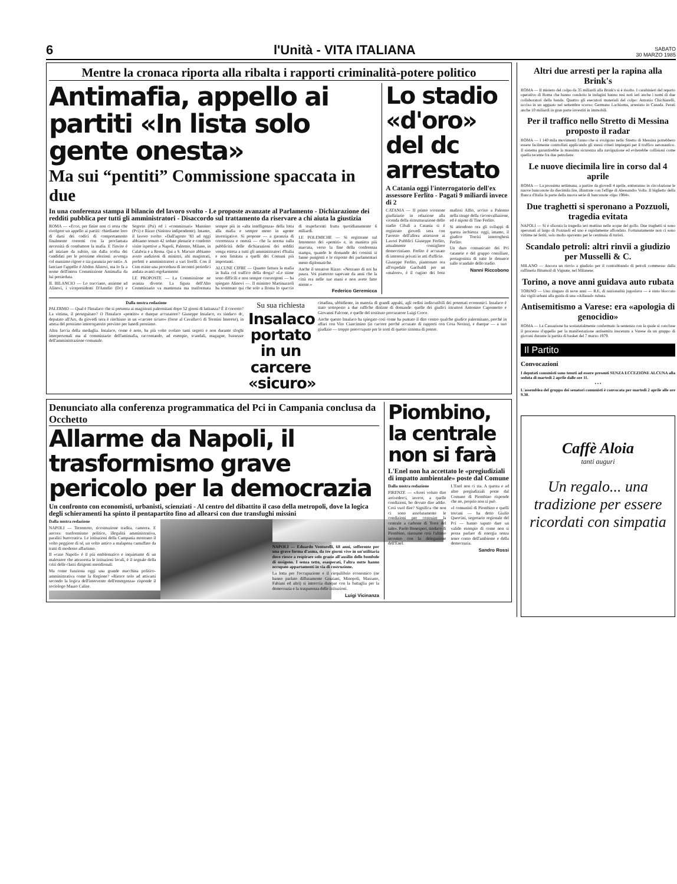6 l'Unità - VITA ITALIANA SABATO
30 MARZO 1985
Mentre la cronaca riporta alla ribalta i rapporti criminalità-potere politico
Antimafia, appello ai partiti «In lista solo gente onesta»
Ma sui “pentiti” Commissione spaccata in due
In una conferenza stampa il bilancio del lavoro svolto - Le proposte avanzate al Parlamento - Dichiarazione dei redditi pubblica per tutti gli amministratori - Disaccordo sul trattamento da riservare a chi aiuta la giustizia
ROMA — «Ecco, per finire non ci resta che rivolgere un appello ai partiti: chiediamo loro di darsi dei codici di comportamento finalmente coerenti con la proclamata necessità di combattere la mafia. E l'invito è ad iniziare da subito, sin dalla scelta dei candidati per le prossime elezioni: avvenga col massimo rigore e sia garanzia per tutti». A lanciare l'appello è Abdon Alinovi, ma lo fa a nome dell'intera Commissione Antimafia da lui presieduta.
IL BILANCIO — Lo tracciano, assieme ad Alinovi, i vicepresidenti D'Amelio (Dc) e Segreto (Psi) ed i «commissari» Mannino (Pci) e Rizzo (Sinistra indipendente). Intanto, il lavoro svolto: «Dall'agosto '83 ad oggi abbiamo tenuto 42 sedute plenarie e condotto visite ispettive a Napoli, Palermo, Milano, in Calabria e a Roma. Qui a S. Macuto abbiamo avuto audizioni di ministri, alti magistrati, prefetti e amministratori a vari livelli. Con il Csm esiste una procedura di incontri periodici andata avanti regolarmente.
LE PROPOSTE — La Commissione ne avanza diverse. La figura dell'Alto Commissario va mantenuta ma trasformata sempre più in «alta intelligenza» della lotta alla mafia e sempre meno in agente investigativo. Si propone — a garanzia di correttezza e onestà — che la norma sulla pubblicità delle dichiarazioni dei redditi venga estesa a tutti gli amministratori d'Italia e non limitata a quelli dei Comuni più importanti.
ALCUNE CIFRE — Quanto fattura la mafia in Italia col traffico della droga? «Le stime sono difficili e non sempre convergenti — ha spiegato Alinovi —. Il ministro Martinazzoli ha sostenuto qui che solo a Roma lo spaccio di stupefacenti frutta quotidianamente 6 miliardi.
LE POLEMICHE — Si registrano sul fenomeno dei «pentiti» e, in maniera più marcata, verso la fine della conferenza stampa, quando le domande dei cronisti si fanno pungenti e le risposte dei parlamentari meno diplomatiche.
Anche il senatore Rizzo: «Nessuno di noi ha paura. Voi piuttosto sapevate da anni che la città era nelle sue mani e non avete fatto niente.»
Federico Geremicca
Lo stadio «d'oro» del dc arrestato
A Catania oggi l'interrogatorio dell'ex assessore Ferlito - Pagati 9 miliardi invece di 2
CATANIA — Il primo scossone giudiziario in relazione alla vicenda della ristrutturazione dello stadio Cibali a Catania si è registrato giovedì sera con l'arresto dell'allora assessore ai Lavori Pubblici Giuseppe Ferlito, attualmente consigliere democristiano. Ferlito è accusato di interessi privati in atti d'ufficio.
Giuseppe Ferlito, piantonato ora all'ospedale Garibaldi per un «malore», è il cugino dei boss mafiosi Alfio, ucciso a Palermo nella strage della circonvallazione, ed è nipote di Tino Ferlito.
Si attendono ora gli sviluppi di questa inchiesta: oggi, intanto, il giudice Torrisi interrogherà Ferlito.
Un duro comunicato dei Pci catanese e del gruppo consiliare, protagonista di tutte le denunce sullo scandalo dello stadio.
Nanni Riccobono
Dalla nostra redazione
PALERMO — Qual è l'Insalaco che si presenta ai magistrati palermitani dopo 52 giorni di latitanza? È il corrotto? La vittima, il perseguitato? O l'Insalaco «pentito» e dunque accusatore? Giuseppe Insalaco, ex sindaco dc, deputato all'Ars, da giovedì sera è rinchiuso in un «carcere sicuro» (forse al Cavallacci di Termini Imerese), in attesa del prossimo interrogatorio previsto per lunedì prossimo.
Altra faccia della medaglia. Insalaco, come è noto, ha più volte svelato tanti segreti e non durante sfoghi interpersonali ma al commissario dell'antimafia, raccontando, ad esempio, scandali, magagne, bassezze dell'amministrazione comunale.
Su sua richiesta
Insalaco portato in un carcere «sicuro»
cittadina, ubbidiente, in materia di grandi appalti, agli ordini indiscutibili dei potentati economici. Insalaco è stato sottoposto a due raffiche distinte di domande: quelle dei giudici istruttori Antonino Caponnetto e Giovanni Falcone, e quelle del sostituto procuratore Luigi Croce.
Anche questo Insalaco ha spiegato così come ha puntato il dito contro qualche giudice palermitano, perché in affari con Vito Ciancimino (in carcere perché accusato di rapporti con Cosa Nostra), e dunque — a suo giudizio — troppo preoccupato per le sorti di questo sistema di potere.
Denunciato alla conferenza programmatica del Pci in Campania conclusa da Occhetto
Allarme da Napoli, il trasformismo grave pericolo per la democrazia
Un confronto con economisti, urbanisti, scienziati - Al centro del dibattito il caso della metropoli, dove la logica degli schieramenti ha spinto il pentapartito fino ad allearsi con due transfughi missini
Dalla nostra redazione
NAPOLI — Terremoto, ricostruzione tradita, camorra. E ancora: trasformismo politico, illegalità amministrativa, paralisi burocratica. Le istituzioni della Campania mostrano il volto peggiore di sé, un volto antico a malapena camuffato da tratti di moderno affarismo.
Il «caso Napoli» è il più emblematico e inquietante di un malessere che attraversa le istituzioni locali, è il segnale della crisi delle classi dirigenti meridionali.
Ma come funziona oggi una grande macchina politico-amministrativa come la Regione? «Riesce solo ad attivarsi secondo la logica dell'intervento dell'emergenza» risponde il sociologo Mauro Calise.
NAPOLI — Eduardo Venturelli, 68 anni, sofferente per una grave forma d'asma, da tre giorni vive in un'utilitaria dove riesce a respirare solo grazie all'ausilio delle bombole di ossigeno. I senza tetto, esasperati, l'altra notte hanno occupato appartamenti in via di costruzione.
La lotta per l'occupazione e il riequilibrio economico (ne hanno parlato diffusamente Graziani, Minopoli, Marzano, Fabiani ed altri) si intreccia dunque con la battaglia per la democrazia e la trasparenza delle istituzioni.
Luigi Vicinanza
Piombino, la centrale non si farà
L'Enel non ha accettato le «pregiudiziali di impatto ambientale» poste dal Comune
Dalla nostra redazione
FIRENZE — «Avrei voluto dire arrivederci, invece, a quelle condizioni, ho dovuto dire addio. Così vuol dire? Significa che non ci sono assolutamente le condizioni per costruire la centrale a carbone di Torre del sale». Paolo Benesperi, sindaco di Piombino, riassume così l'ultimo incontro con la delegazione dell'Enel.
L'Enel non ci sta. A questa e ad altre pregiudiziali poste dal Comune di Piombino risponde che no, proprio non si può.
«I comunisti di Piombino e quelli toscani — ha detto Giulio Quercini, segretario regionale del Pci — hanno saputo dare un valido esempio di come non si possa parlare di energia senza tener conto dell'ambiente e della democrazia.
Sandro Rossi
Altri due arresti per la rapina alla Brink's
ROMA — Il mistero del colpo da 35 miliardi alla Brink's si è risolto. I carabinieri del reparto operativo di Roma che hanno condotto le indagini hanno resi noti ieri anche i nomi di due collaboratori della banda. Quattro gli esecutori materiali del colpo: Antonio Chichiarelli, ucciso in un agguato nel settembre scorso; Germano Lachioma, arrestato in Canada. Perati anche 10 miliardi in gran parte investiti in immobili.
Per il traffico nello Stretto di Messina proposto il radar
ROMA — I 140 mila movimenti l'anno che si svolgono nello Stretto di Messina potrebbero essere facilmente controllati applicando gli stessi criteri impiegati per il traffico aeronautico. Il sistema garantirebbe la massima sicurezza alla navigazione ed eviterebbe collisioni come quella recente fra due petroliere.
Le nuove diecimila lire in corso dal 4 aprile
ROMA — La prossima settimana, a partire da giovedì 4 aprile, entreranno in circolazione le nuove banconote da diecimila lire, illustrate con l'effige di Alessandro Volta. Il biglietto della Banca d'Italia fa parte della nuova serie di banconote «tipo 1984».
Due traghetti si speronano a Pozzuoli, tragedia evitata
NAPOLI — Si è sfiorata la tragedia ieri mattina nelle acque del golfo. Due traghetti si sono speronati al largo di Pozzuoli ed uno è rapidamente affondato. Fortunatamente non ci sono vittime né feriti, solo molto spavento per le centinaia di turisti.
Scandalo petroli: altri rinvii a giudizio per Musselli & C.
MILANO — Ancora un rinvio a giudizio per il contrabbando di petroli commesso dalla raffineria Bitumoil di Vignate, nel Milanese.
Torino, a nove anni guidava auto rubata
TORINO — Uno zingaro di nove anni — R.E, di nazionalità jugoslava — è stato bloccato dai vigili urbani alla guida di una «Alfasud» rubata.
Antisemitismo a Varese: era «apologia di genocidio»
ROMA — La Cassazione ha sostanzialmente confermato la sentenza con la quale si concluse il processo d'appello per la manifestazione antisemita inscenata a Varese da un gruppo di giovani durante la partita di basket del 7 marzo 1979.
Il Partito
Convocazioni
I deputati comunisti sono tenuti ad essere presenti SENZA ECCEZIONE ALCUNA alla seduta di martedì 2 aprile dalle ore 11.
• • •
L'assemblea del gruppo dei senatori comunisti è convocata per martedì 2 aprile alle ore 9.30.
Caffè Aloia
tanti auguri
Un regalo... una tradizione per essere ricordati con simpatia